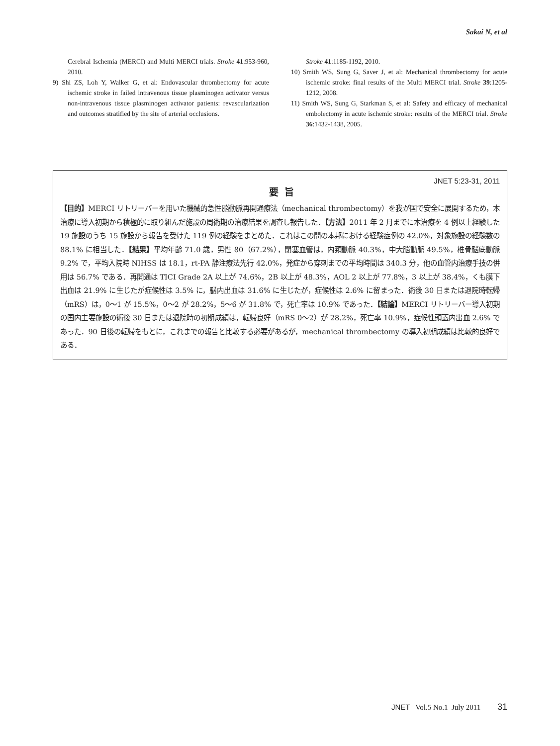Sakai N, et al
Cerebral Ischemia (MERCI) and Multi MERCI trials. Stroke 41:953-960, 2010.
9) Shi ZS, Loh Y, Walker G, et al: Endovascular thrombectomy for acute ischemic stroke in failed intravenous tissue plasminogen activator versus non-intravenous tissue plasminogen activator patients: revascularization and outcomes stratified by the site of arterial occlusions.
Stroke 41:1185-1192, 2010.
10) Smith WS, Sung G, Saver J, et al: Mechanical thrombectomy for acute ischemic stroke: final results of the Multi MERCI trial. Stroke 39:1205-1212, 2008.
11) Smith WS, Sung G, Starkman S, et al: Safety and efficacy of mechanical embolectomy in acute ischemic stroke: results of the MERCI trial. Stroke 36:1432-1438, 2005.
要旨
JNET 5:23-31, 2011
【目的】MERCI リトリーバーを用いた機械的急性脳動脈再開通療法（mechanical thrombectomy）を我が国で安全に展開するため，本治療に導入初期から積極的に取り組んだ施設の周術期の治療結果を調査し報告した．【方法】2011 年 2 月までに本治療を 4 例以上経験した 19 施設のうち 15 施設から報告を受けた 119 例の経験をまとめた．これはこの間の本邦における経験症例の 42.0%，対象施設の経験数の 88.1% に相当した．【結果】平均年齢 71.0 歳，男性 80（67.2%），閉塞血管は，内頚動脈 40.3%，中大脳動脈 49.5%，椎骨脳底動脈 9.2% で，平均入院時 NIHSS は 18.1，rt-PA 静注療法先行 42.0%，発症から穿刺までの平均時間は 340.3 分，他の血管内治療手技の併用は 56.7% である．再開通は TICI Grade 2A 以上が 74.6%，2B 以上が 48.3%，AOL 2 以上が 77.8%，3 以上が 38.4%，くも膜下出血は 21.9% に生じたが症候性は 3.5% に，脳内出血は 31.6% に生じたが，症候性は 2.6% に留まった．術後 30 日または退院時転帰（mRS）は，0〜1 が 15.5%，0〜2 が 28.2%，5〜6 が 31.8% で，死亡率は 10.9% であった．【結論】MERCI リトリーバー導入初期の国内主要施設の術後 30 日または退院時の初期成績は，転帰良好（mRS 0〜2）が 28.2%，死亡率 10.9%，症候性頭蓋内出血 2.6% であった．90 日後の転帰をもとに，これまでの報告と比較する必要があるが，mechanical thrombectomy の導入初期成績は比較的良好である．
JNET Vol.5 No.1 July 2011 31